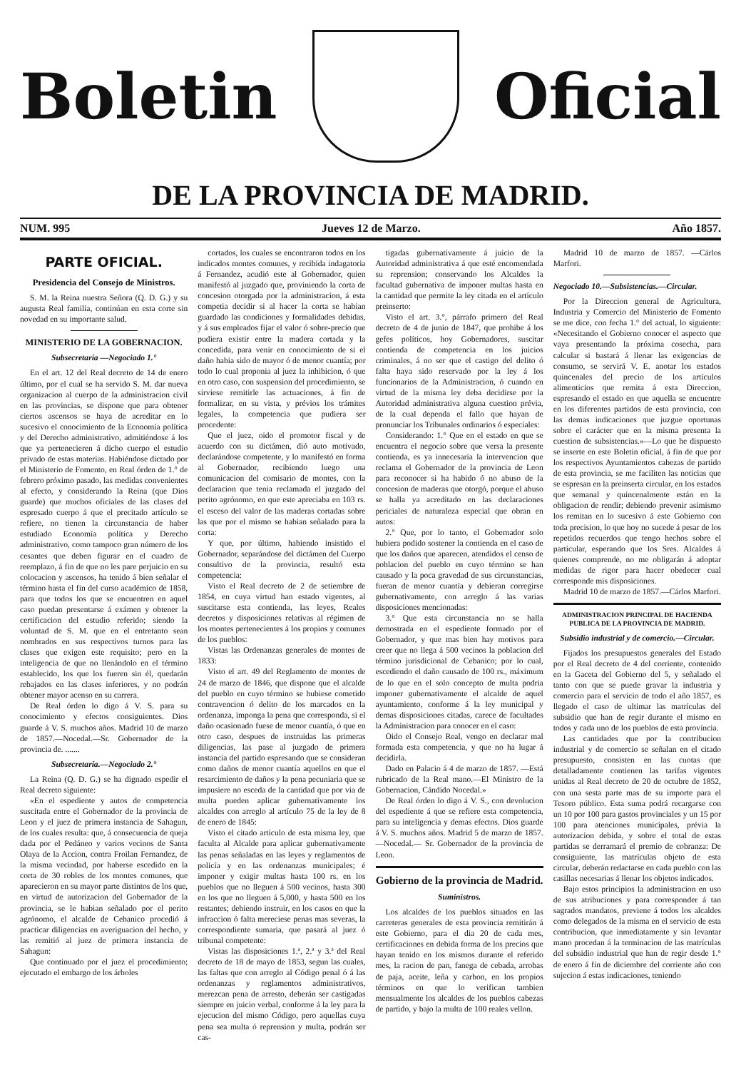Boletin Oficial
DE LA PROVINCIA DE MADRID.
NUM. 995 Jueves 12 de Marzo. Año 1857.
PARTE OFICIAL.
Presidencia del Consejo de Ministros.
S. M. la Reina nuestra Señora (Q. D. G.) y su augusta Real familia, continúan en esta corte sin novedad en su importante salud.
MINISTERIO DE LA GOBERNACION.
Subsecretaría —Negociado 1.°
En el art. 12 del Real decreto de 14 de enero último, por el cual se ha servido S. M. dar nueva organizacion al cuerpo de la administracion civil en las provincias, se dispone que para obtener ciertos ascensos se haya de acreditar en lo sucesivo el conocimiento de la Economía política y del Derecho administrativo, admitiéndose á los que ya pertenecieren á dicho cuerpo el estudio privado de estas materias. Habiéndose dictado por el Ministerio de Fomento, en Real órden de 1.° de febrero próximo pasado, las medidas convenientes al efecto, y considerando la Reina (que Dios guarde) que muchos oficiales de las clases del espresado cuerpo á que el precitado artículo se refiere, no tienen la circunstancia de haber estudiado Economía política y Derecho administrativo, como tampoco gran número de los cesantes que deben figurar en el cuadro de reemplazo, á fin de que no les pare perjuicio en su colocacion y ascensos, ha tenido á bien señalar el término hasta el fin del curso académico de 1858, para que todos los que se encuentren en aquel caso puedan presentarse á exámen y obtener la certificacion del estudio referido; siendo la voluntad de S. M. que en el entretanto sean nombrados en sus respectivos turnos para las clases que exigen este requisito; pero en la inteligencia de que no llenándolo en el término establecido, los que los fueren sin él, quedarán rebajados en las clases inferiores, y no podrán obtener mayor acenso en su carrera.
De Real órden lo digo á V. S. para su conocimiento y efectos consiguientes. Dios guarde á V. S. muchos años. Madrid 10 de marzo de 1857.—Nocedal.—Sr. Gobernador de la provincia de. .......
Subsecretaría.—Negociado 2.°
La Reina (Q. D. G.) se ha dignado espedir el Real decreto siguiente:
«En el espediente y autos de competencia suscitada entre el Gobernador de la provincia de Leon y el juez de primera instancia de Sahagun, de los cuales resulta: que, á consecuencia de queja dada por el Pedáneo y varios vecinos de Santa Olaya de la Accion, contra Froilan Fernandez, de la misma vecindad, por haberse escedido en la corta de 30 robles de los montes comunes, que aparecieron en su mayor parte distintos de los que, en virtud de autorizacion del Gobernador de la provincia, se le habian señalado por el perito agrónomo, el alcalde de Cebanico procedió á practicar diligencias en averiguacion del hecho, y las remitió al juez de primera instancia de Sahagun:
Que continuado por el juez el procedimiento; ejecutado el embargo de los árboles
cortados, los cuales se encontraron todos en los indicados montes comunes, y recibida indagatoria á Fernandez, acudió este al Gobernador, quien manifestó al juzgado que, proviniendo la corta de concesion otorgada por la administracion, á esta competia decidir si al hacer la corta se habian guardado las condiciones y formalidades debidas, y á sus empleados fijar el valor ó sobre-precio que pudiera existir entre la madera cortada y la concedida, para venir en conocimiento de si el daño habia sido de mayor ó de menor cuantía; por todo lo cual proponia al juez la inhibicion, ó que en otro caso, con suspension del procedimiento, se sirviese remitirle las actuaciones, á fin de formalizar, en su vista, y prévios los trámites legales, la competencia que pudiera ser procedente:
Que el juez, oido el promotor fiscal y de acuerdo con su dictámen, dió auto motivado, declarándose competente, y lo manifestó en forma al Gobernador, recibiendo luego una comunicacion del comisario de montes, con la declaracion que tenia reclamada el juzgado del perito agrónomo, en que este apreciaba en 103 rs. el esceso del valor de las maderas cortadas sobre las que por el mismo se habian señalado para la corta:
Y que, por último, habiendo insistido el Gobernador, separándose del dictámen del Cuerpo consultivo de la provincia, resultó esta competencia:
Visto el Real decreto de 2 de setiembre de 1854, en cuya virtud han estado vigentes, al suscitarse esta contienda, las leyes, Reales decretos y disposiciones relativas al régimen de los montes pertenecientes á los propios y comunes de los pueblos:
Vistas las Ordenanzas generales de montes de 1833:
Visto el art. 49 del Reglamento de montes de 24 de marzo de 1846, que dispone que el alcalde del pueblo en cuyo término se hubiese cometido contravencion ó delito de los marcados en la ordenanza, imponga la pena que corresponda, si el daño ocasionado fuese de menor cuantía, ó que en otro caso, despues de instruidas las primeras diligencias, las pase al juzgado de primera instancia del partido espresando que se consideran como daños de menor cuantía aquellos en que el resarcimiento de daños y la pena pecuniaria que se impusiere no esceda de la cantidad que por via de multa pueden aplicar gubernativamente los alcaldes con arreglo al artículo 75 de la ley de 8 de enero de 1845:
Visto el citado artículo de esta misma ley, que faculta al Alcalde para aplicar gubernativamente las penas señaladas en las leyes y reglamentos de policía y en las ordenanzas municipales; é imponer y exigir multas hasta 100 rs. en los pueblos que no lleguen á 500 vecinos, hasta 300 en los que no lleguen á 5,000, y hasta 500 en los restantes; debiendo instruir, en los casos en que la infraccion ó falta mereciese penas mas severas, la correspondiente sumaria, que pasará al juez ó tribunal competente:
Vistas las disposiciones 1.ª, 2.ª y 3.ª del Real decreto de 18 de mayo de 1853, segun las cuales, las faltas que con arreglo al Código penal ó á las ordenanzas y reglamentos administrativos, merezcan pena de arresto, deberán ser castigadas siempre en juicio verbal, conforme á la ley para la ejecucion del mismo Código, pero aquellas cuya pena sea multa ó reprension y multa, podrán ser cas-
tigadas gubernativamente á juicio de la Autoridad administrativa á que esté encomendada su reprension; conservando los Alcaldes la facultad gubernativa de imponer multas hasta en la cantidad que permite la ley citada en el artículo preinserto:
Visto el art. 3.°, párrafo primero del Real decreto de 4 de junio de 1847, que prohibe á los gefes políticos, hoy Gobernadores, suscitar contienda de competencia en los juicios criminales, á no ser que el castigo del delito ó falta haya sido reservado por la ley á los funcionarios de la Administracion, ó cuando en virtud de la misma ley deba decidirse por la Autoridad administrativa alguna cuestion prévia, de la cual dependa el fallo que hayan de pronunciar los Tribunales ordinarios ó especiales:
Considerando: 1.° Que en el estado en que se encuentra el negocio sobre que versa la presente contienda, es ya innecesaria la intervencion que reclama el Gobernador de la provincia de Leon para reconocer si ha habido ó no abuso de la concesion de maderas que otorgó, porque el abuso se halla ya acreditado en las declaraciones periciales de naturaleza especial que obran en autos:
2.° Que, por lo tanto, el Gobernador solo hubiera podido sostener la contienda en el caso de que los daños que aparecen, atendidos el censo de poblacion del pueblo en cuyo término se han causado y la poca gravedad de sus circunstancias, fueran de menor cuantía y debieran corregirse gubernativamente, con arreglo á las varias disposiciones mencionadas:
3.° Que esta circunstancia no se halla demostrada en el espediente formado por el Gobernador, y que mas bien hay motivos para creer que no llega á 500 vecinos la poblacion del término jurisdicional de Cebanico; por lo cual, escediendo el daño causado de 100 rs., máximum de lo que en el solo concepto de multa podria imponer gubernativamente el alcalde de aquel ayuntamiento, conforme á la ley municipal y demas disposiciones citadas, carece de facultades la Administracion para conocer en el caso:
Oido el Consejo Real, vengo en declarar mal formada esta competencia, y que no ha lugar á decidirla.
Dado en Palacio á 4 de marzo de 1857. —Está rubricado de la Real mano.—El Ministro de la Gobernacion, Cándido Nocedal.»
De Real órden lo digo á V. S., con devolucion del espediente á que se refiere esta competencia, para su inteligencia y demas efectos. Dios guarde á V. S. muchos años. Madrid 5 de marzo de 1857.—Nocedal.— Sr. Gobernador de la provincia de Leon.
Gobierno de la provincia de Madrid.
Suministros.
Los alcaldes de los pueblos situados en las carreteras generales de esta provincia remitirán á este Gobierno, para el dia 20 de cada mes, certificaciones en debida forma de los precios que hayan tenido en los mismos durante el referido mes, la racion de pan, fanega de cebada, arrobas de paja, aceite, leña y carbon, en los propios términos en que lo verifican tambien mensualmente los alcaldes de los pueblos cabezas de partido, y bajo la multa de 100 reales vellon.
Madrid 10 de marzo de 1857. —Cárlos Marfori.
Negociado 10.—Subsistencias.—Circular.
Por la Direccion general de Agricultura, Industria y Comercio del Ministerio de Fomento se me dice, con fecha 1.° del actual, lo siguiente: «Necesitando el Gobierno conocer el aspecto que vaya presentando la próxima cosecha, para calcular si bastará á llenar las exigencias de consumo, se servirá V. E. anotar los estados quincenales del precio de los artículos alimenticios que remita á esta Direccion, espresando el estado en que aquella se encuentre en los diferentes partidos de esta provincia, con las demas indicaciones que juzgue oportunas sobre el carácter que en la misma presenta la cuestion de subsistencias.»—Lo que he dispuesto se inserte en este Boletin oficial, á fin de que por los respectivos Ayuntamientos cabezas de partido de esta provincia, se me faciliten las noticias que se espresan en la preinserta circular, en los estados que semanal y quincenalmente están en la obligacion de rendir; debiendo prevenir asimismo los remitan en lo sucesivo á este Gobierno con toda precision, lo que hoy no sucede á pesar de los repetidos recuerdos que tengo hechos sobre el particular, esperando que los Sres. Alcaldes á quienes comprende, no me obligarán á adoptar medidas de rigor para hacer obedecer cual corresponde mis disposiciones.
Madrid 10 de marzo de 1857.—Cárlos Marfori.
ADMINISTRACION PRINCIPAL DE HACIENDA PUBLICA DE LA PROVINCIA DE MADRID.
Subsidio industrial y de comercio.—Circular.
Fijados los presupuestos generales del Estado por el Real decreto de 4 del corriente, contenido en la Gaceta del Gobierno del 5, y señalado el tanto con que se puede gravar la industria y comercio para el servicio de todo el año 1857, es llegado el caso de ultimar las matrículas del subsidio que han de regir durante el mismo en todos y cada uno de los pueblos de esta provincia.
Las cantidades que por la contribucion industrial y de comercio se señalan en el citado presupuesto, consisten en las cuotas que detalladamente contienen las tarifas vigentes unidas al Real decreto de 20 de octubre de 1852, con una sesta parte mas de su importe para el Tesoro público. Esta suma podrá recargarse con un 10 por 100 para gastos provinciales y un 15 por 100 para atenciones municipales, prévia la autorizacion debida, y sobre el total de estas partidas se derramará el premio de cobranza: De consiguiente, las matrículas objeto de esta circular, deberán redactarse en cada pueblo con las casillas necesarias á llenar los objetos indicados.
Bajo estos principios la administracion en uso de sus atribuciones y para corresponder á tan sagrados mandatos, previene á todos los alcaldes como delegados de la misma en el servicio de esta contribucion, que inmediatamente y sin levantar mano procedan á la terminacion de las matrículas del subsidio industrial que han de regir desde 1.° de enero á fin de diciembre del corriente año con sujecion á estas indicaciones, teniendo